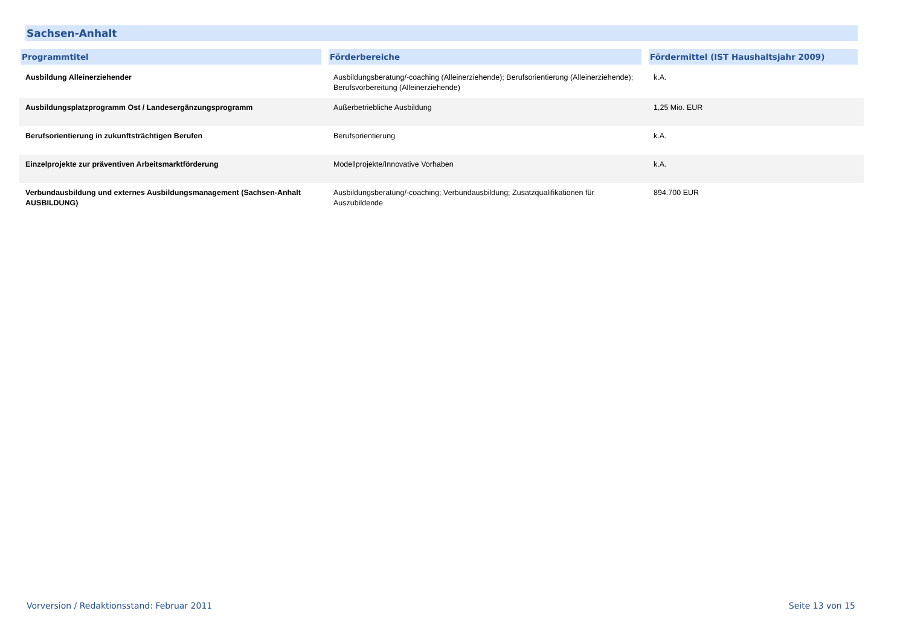Sachsen-Anhalt
| Programmtitel | Förderbereiche | Fördermittel (IST Haushaltsjahr 2009) |
| --- | --- | --- |
| Ausbildung Alleinerziehender | Ausbildungsberatung/-coaching (Alleinerziehende); Berufsorientierung (Alleinerziehende); Berufsvorbereitung (Alleinerziehende) | k.A. |
| Ausbildungsplatzprogramm Ost / Landesergänzungsprogramm | Außerbetriebliche Ausbildung | 1,25 Mio. EUR |
| Berufsorientierung in zukunftsträchtigen Berufen | Berufsorientierung | k.A. |
| Einzelprojekte zur präventiven Arbeitsmarktförderung | Modellprojekte/Innovative Vorhaben | k.A. |
| Verbundausbildung und externes Ausbildungsmanagement (Sachsen-Anhalt AUSBILDUNG) | Ausbildungsberatung/-coaching; Verbundausbildung; Zusatzqualifikationen für Auszubildende | 894.700 EUR |
Vorversion / Redaktionsstand: Februar 2011 Seite 13 von 15